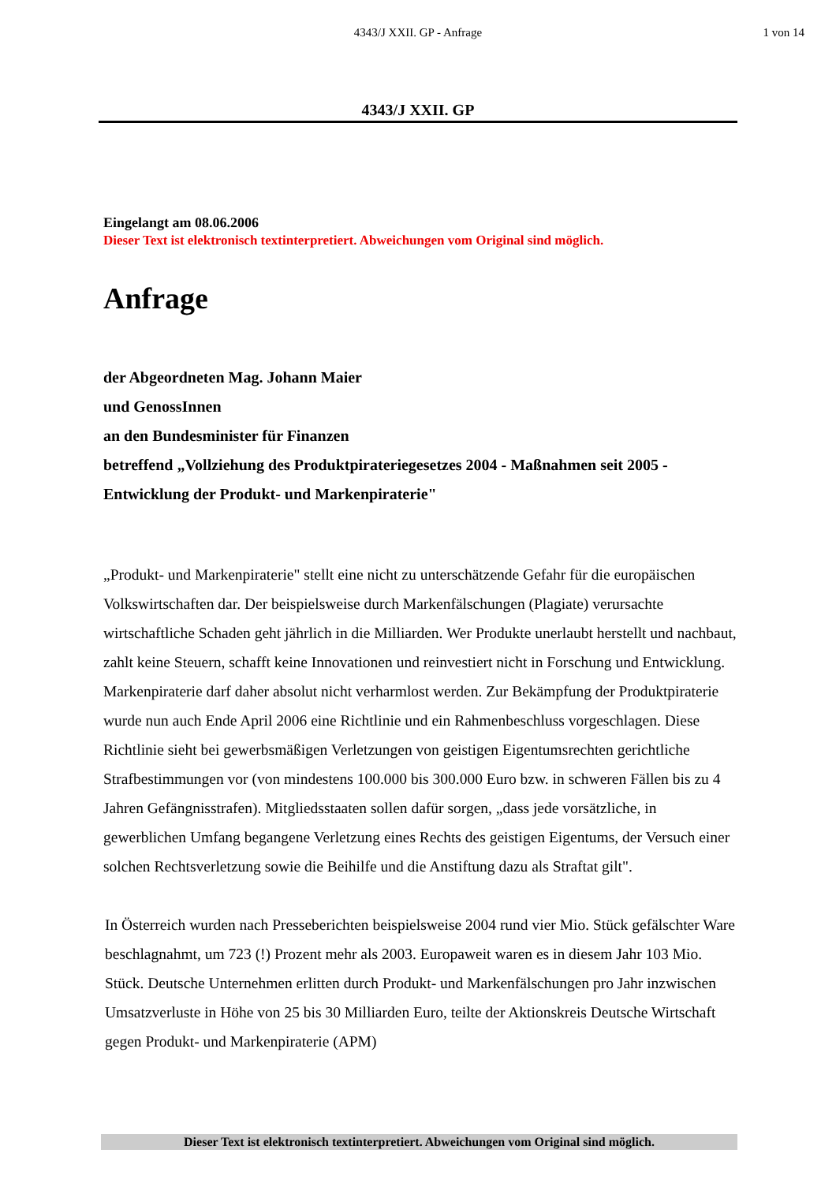4343/J XXII. GP - Anfrage
1 von 14
4343/J XXII. GP
Eingelangt am 08.06.2006
Dieser Text ist elektronisch textinterpretiert. Abweichungen vom Original sind möglich.
Anfrage
der Abgeordneten Mag. Johann Maier
und GenossInnen
an den Bundesminister für Finanzen
betreffend „Vollziehung des Produktpirateriegesetzes 2004 - Maßnahmen seit 2005 - Entwicklung der Produkt- und Markenpiraterie"
„Produkt- und Markenpiraterie" stellt eine nicht zu unterschätzende Gefahr für die europäischen Volkswirtschaften dar. Der beispielsweise durch Markenfälschungen (Plagiate) verursachte wirtschaftliche Schaden geht jährlich in die Milliarden. Wer Produkte unerlaubt herstellt und nachbaut, zahlt keine Steuern, schafft keine Innovationen und reinvestiert nicht in Forschung und Entwicklung. Markenpiraterie darf daher absolut nicht verharmlost werden. Zur Bekämpfung der Produktpiraterie wurde nun auch Ende April 2006 eine Richtlinie und ein Rahmenbeschluss vorgeschlagen. Diese Richtlinie sieht bei gewerbsmäßigen Verletzungen von geistigen Eigentumsrechten gerichtliche Strafbestimmungen vor (von mindestens 100.000 bis 300.000 Euro bzw. in schweren Fällen bis zu 4 Jahren Gefängnisstrafen). Mitgliedsstaaten sollen dafür sorgen, „dass jede vorsätzliche, in gewerblichen Umfang begangene Verletzung eines Rechts des geistigen Eigentums, der Versuch einer solchen Rechtsverletzung sowie die Beihilfe und die Anstiftung dazu als Straftat gilt".
In Österreich wurden nach Presseberichten beispielsweise 2004 rund vier Mio. Stück gefälschter Ware beschlagnahmt, um 723 (!) Prozent mehr als 2003. Europaweit waren es in diesem Jahr 103 Mio. Stück. Deutsche Unternehmen erlitten durch Produkt- und Markenfälschungen pro Jahr inzwischen Umsatzverluste in Höhe von 25 bis 30 Milliarden Euro, teilte der Aktionskreis Deutsche Wirtschaft gegen Produkt- und Markenpiraterie (APM)
Dieser Text ist elektronisch textinterpretiert. Abweichungen vom Original sind möglich.